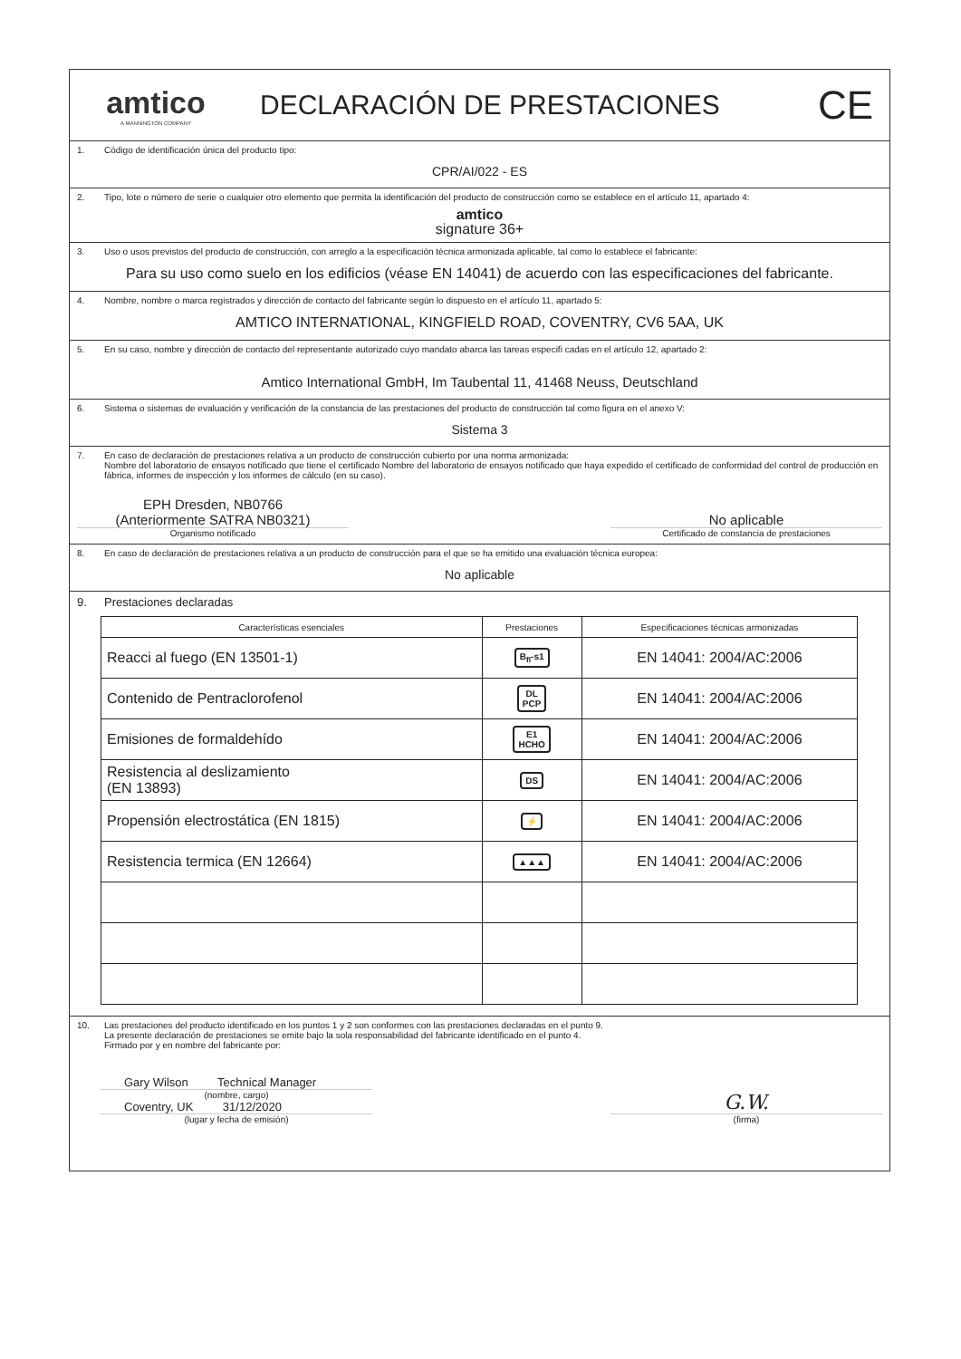amtico
A MANNINGTON COMPANY
DECLARACIÓN DE PRESTACIONES
CE
1. Código de identificación única del producto tipo:
CPR/AI/022 - ES
2. Tipo, lote o número de serie o cualquier otro elemento que permita la identificación del producto de construcción como se establece en el artículo 11, apartado 4:
amtico
signature 36+
3. Uso o usos previstos del producto de construcción, con arreglo a la especificación técnica armonizada aplicable, tal como lo establece el fabricante:
Para su uso como suelo en los edificios (véase EN 14041) de acuerdo con las especificaciones del fabricante.
4. Nombre, nombre o marca registrados y dirección de contacto del fabricante según lo dispuesto en el artículo 11, apartado 5:
AMTICO INTERNATIONAL, KINGFIELD ROAD, COVENTRY, CV6 5AA, UK
5. En su caso, nombre y dirección de contacto del representante autorizado cuyo mandato abarca las tareas especifi cadas en el artículo 12, apartado 2:
Amtico International GmbH, Im Taubental 11, 41468 Neuss, Deutschland
6. Sistema o sistemas de evaluación y verificación de la constancia de las prestaciones del producto de construcción tal como figura en el anexo V:
Sistema 3
7. En caso de declaración de prestaciones relativa a un producto de construcción cubierto por una norma armonizada:
Nombre del laboratorio de ensayos notificado que tiene el certificado Nombre del laboratorio de ensayos notificado que haya expedido el certificado de conformidad del control de producción en fábrica, informes de inspección y los informes de cálculo (en su caso).
EPH Dresden, NB0766
(Anteriormente SATRA NB0321)
Organismo notificado
No aplicable
Certificado de constancia de prestaciones
8. En caso de declaración de prestaciones relativa a un producto de construcción para el que se ha emitido una evaluación técnica europea:
No aplicable
9. Prestaciones declaradas
| Características esenciales | Prestaciones | Especificaciones técnicas armonizadas |
| --- | --- | --- |
| Reacci al fuego (EN 13501-1) | B<sub>fl</sub>-s1 | EN 14041: 2004/AC:2006 |
| Contenido de Pentraclorofenol | DL PCP | EN 14041: 2004/AC:2006 |
| Emisiones de formaldehído | E1 HCHO | EN 14041: 2004/AC:2006 |
| Resistencia al deslizamiento (EN 13893) | DS | EN 14041: 2004/AC:2006 |
| Propensión electrostática (EN 1815) | ⚡ | EN 14041: 2004/AC:2006 |
| Resistencia termica (EN 12664) | ▲▲▲ | EN 14041: 2004/AC:2006 |
10. Las prestaciones del producto identificado en los puntos 1 y 2 son conformes con las prestaciones declaradas en el punto 9.
La presente declaración de prestaciones se emite bajo la sola responsabilidad del fabricante identificado en el punto 4.
Firmado por y en nombre del fabricante por:
Gary Wilson Technical Manager
(nombre, cargo)
Coventry, UK 31/12/2020
(lugar y fecha de emisión)
G.W.
(firma)